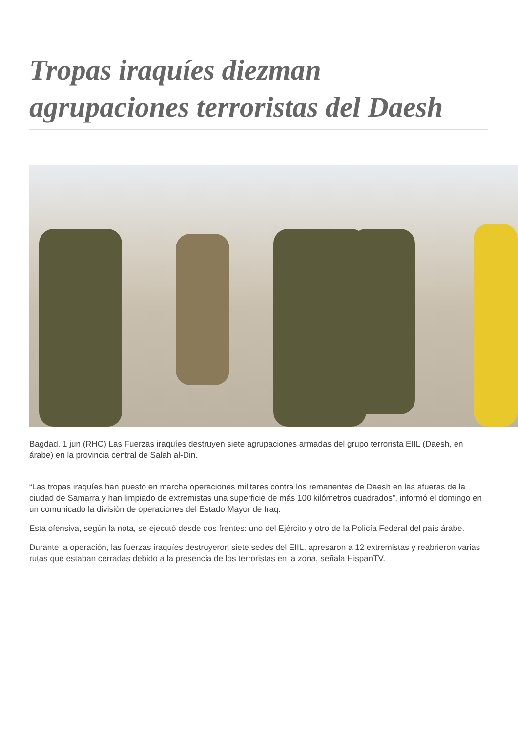Tropas iraquíes diezman agrupaciones terroristas del Daesh
Bagdad, 1 jun (RHC) Las Fuerzas iraquíes destruyen siete agrupaciones armadas del grupo terrorista EIIL (Daesh, en árabe) en la provincia central de Salah al-Din.
“Las tropas iraquíes han puesto en marcha operaciones militares contra los remanentes de Daesh en las afueras de la ciudad de Samarra y han limpiado de extremistas una superficie de más 100 kilómetros cuadrados”, informó el domingo en un comunicado la división de operaciones del Estado Mayor de Iraq.
Esta ofensiva, según la nota, se ejecutó desde dos frentes: uno del Ejército y otro de la Policía Federal del país árabe.
Durante la operación, las fuerzas iraquíes destruyeron siete sedes del EIIL, apresaron a 12 extremistas y reabrieron varias rutas que estaban cerradas debido a la presencia de los terroristas en la zona, señala HispanTV.